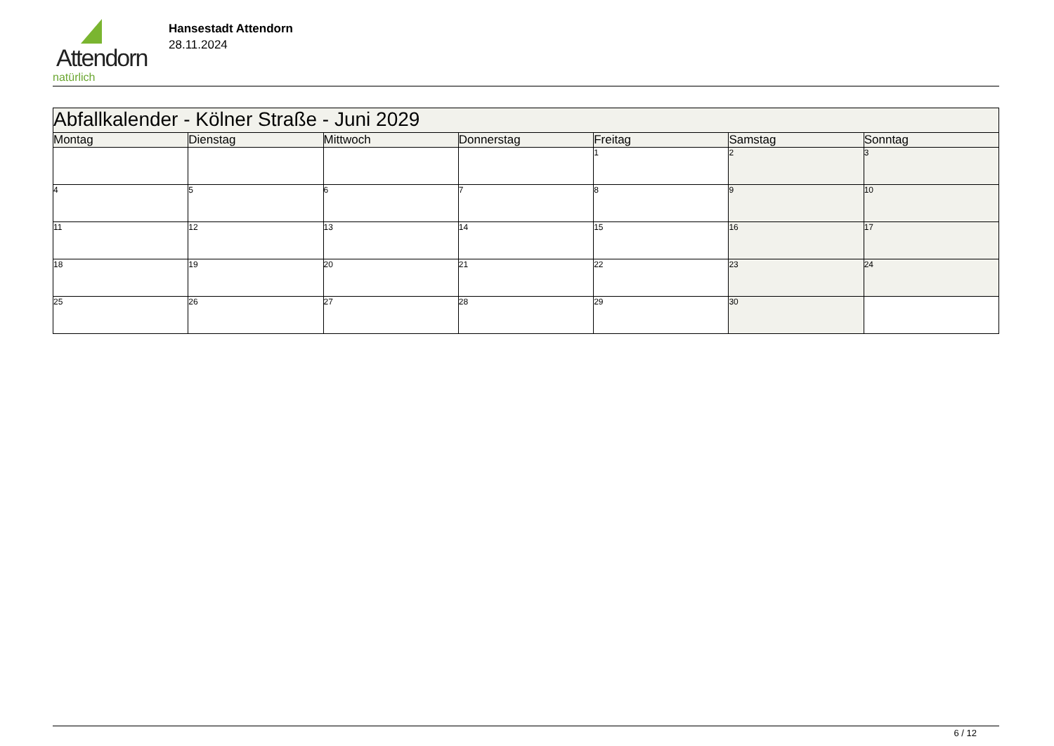Attendorn
natürlich
Hansestadt Attendorn
28.11.2024
| Abfallkalender - Kölner Straße - Juni 2029 | | | | | | |
| Montag | Dienstag | Mittwoch | Donnerstag | Freitag | Samstag | Sonntag |
| | | | | 1 | 2 | 3 |
| 4 | 5 | 6 | 7 | 8 | 9 | 10 |
| 11 | 12 | 13 | 14 | 15 | 16 | 17 |
| 18 | 19 | 20 | 21 | 22 | 23 | 24 |
| 25 | 26 | 27 | 28 | 29 | 30 | |
6 / 12